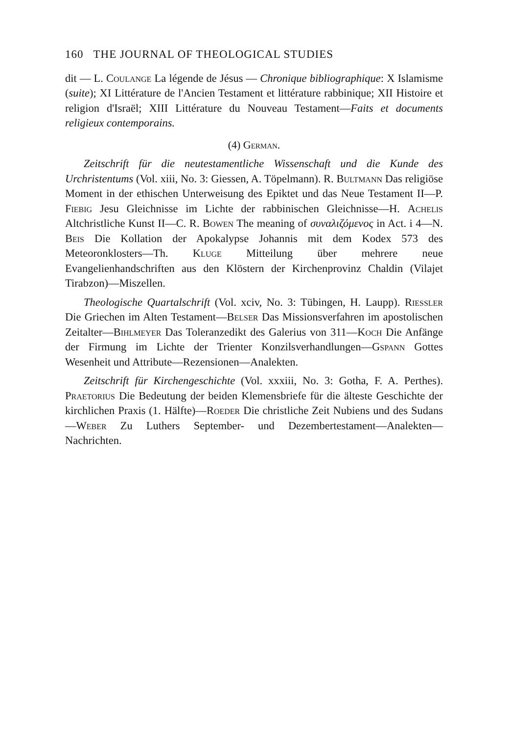160 THE JOURNAL OF THEOLOGICAL STUDIES
dit — L. Coulange La légende de Jésus — Chronique bibliographique: X Islamisme (suite); XI Littérature de l'Ancien Testament et littérature rabbinique; XII Histoire et religion d'Israël; XIII Littérature du Nouveau Testament—Faits et documents religieux contemporains.
(4) German.
Zeitschrift für die neutestamentliche Wissenschaft und die Kunde des Urchristentums (Vol. xiii, No. 3: Giessen, A. Töpelmann). R. Bultmann Das religiöse Moment in der ethischen Unterweisung des Epiktet und das Neue Testament II—P. Fiebig Jesu Gleichnisse im Lichte der rabbinischen Gleichnisse—H. Achelis Altchristliche Kunst II—C. R. Bowen The meaning of συναλιζόμενος in Act. i 4—N. Beis Die Kollation der Apokalypse Johannis mit dem Kodex 573 des Meteoronklosters—Th. Kluge Mitteilung über mehrere neue Evangelienhandschriften aus den Klöstern der Kirchenprovinz Chaldin (Vilajet Tirabzon)—Miszellen.
Theologische Quartalschrift (Vol. xciv, No. 3: Tübingen, H. Laupp). Riessler Die Griechen im Alten Testament—Belser Das Missionsverfahren im apostolischen Zeitalter—Bihlmeyer Das Toleranzedikt des Galerius von 311—Koch Die Anfänge der Firmung im Lichte der Trienter Konzilsverhandlungen—Gspann Gottes Wesenheit und Attribute—Rezensionen—Analekten.
Zeitschrift für Kirchengeschichte (Vol. xxxiii, No. 3: Gotha, F. A. Perthes). Praetorius Die Bedeutung der beiden Klemensbriefe für die älteste Geschichte der kirchlichen Praxis (1. Hälfte)—Roeder Die christliche Zeit Nubiens und des Sudans—Weber Zu Luthers September- und Dezembertestament—Analekten—Nachrichten.